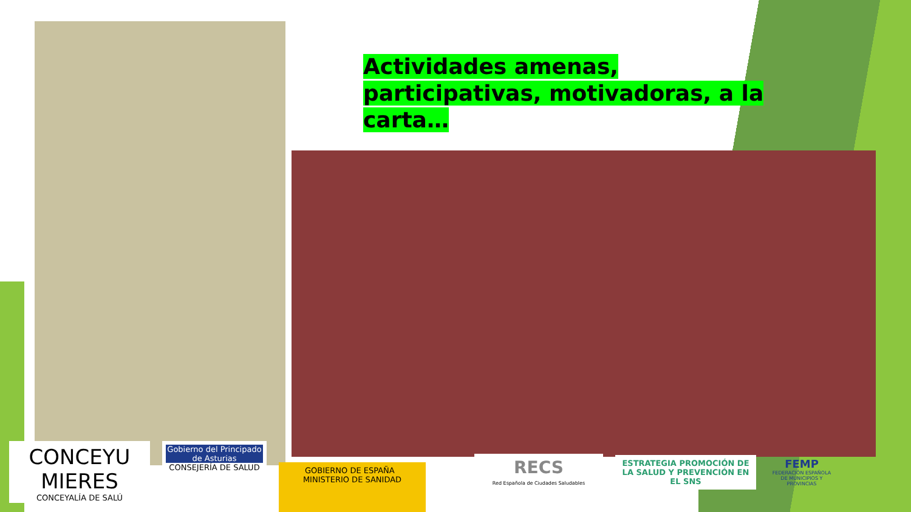Actividades amenas, participativas, motivadoras, a la carta…
CONCEYU MIERES
CONCEYALÍA DE SALÚ
Gobierno del Principado de Asturias
CONSEJERÍA DE SALUD
GOBIERNO DE ESPAÑA MINISTERIO DE SANIDAD
RECS
Red Española de Ciudades Saludables
ESTRATEGIA PROMOCIÓN DE LA SALUD Y PREVENCIÓN EN EL SNS
FEMP
FEDERACIÓN ESPAÑOLA DE MUNICIPIOS Y PROVINCIAS